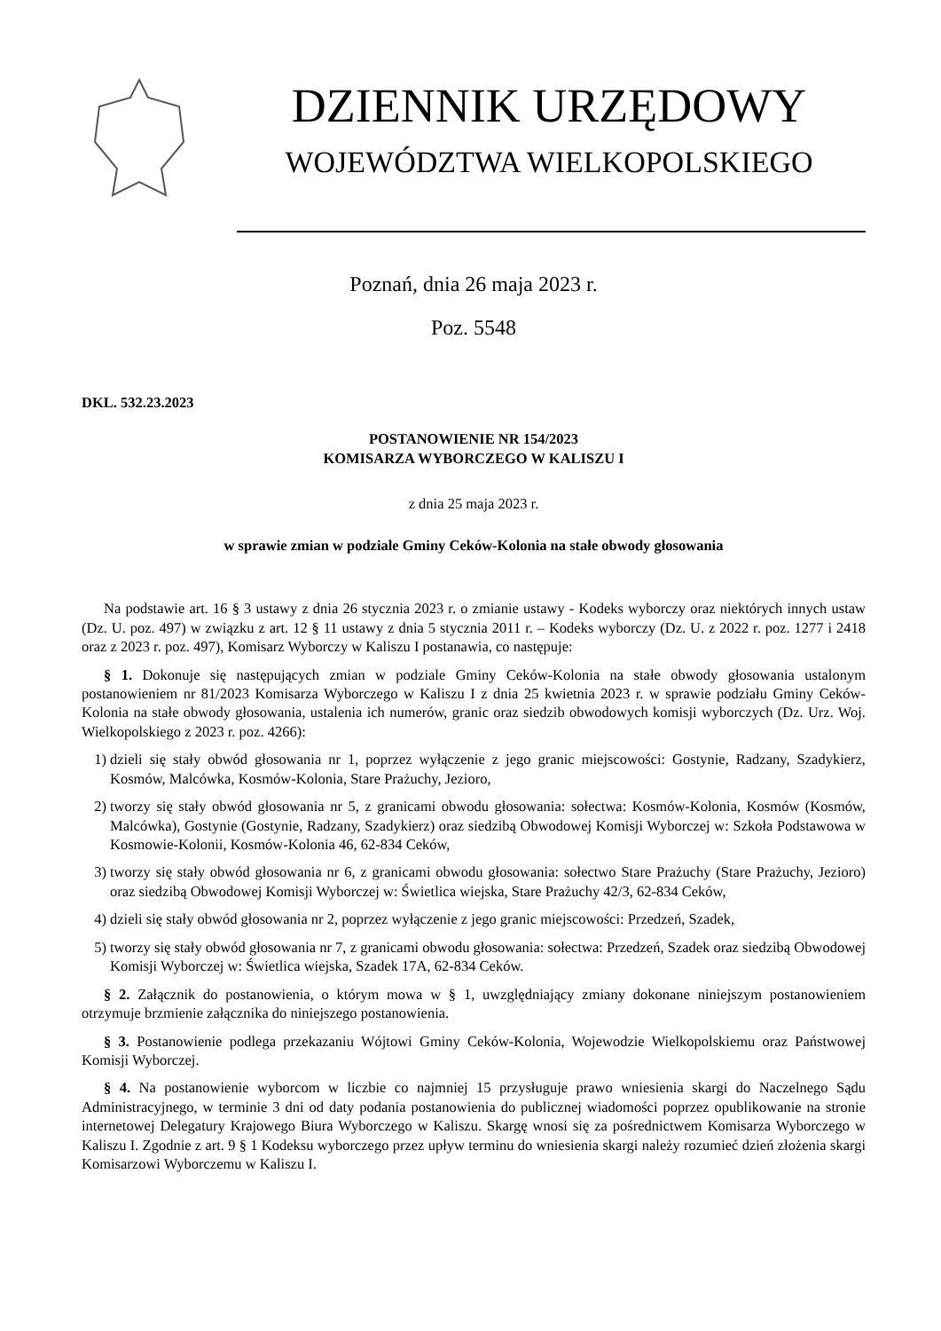DZIENNIK URZĘDOWY
WOJEWÓDZTWA WIELKOPOLSKIEGO
Poznań, dnia 26 maja 2023 r.
Poz. 5548
DKL. 532.23.2023
POSTANOWIENIE NR 154/2023
KOMISARZA WYBORCZEGO W KALISZU I
z dnia 25 maja 2023 r.
w sprawie zmian w podziale Gminy Ceków-Kolonia na stałe obwody głosowania
Na podstawie art. 16 § 3 ustawy z dnia 26 stycznia 2023 r. o zmianie ustawy - Kodeks wyborczy oraz niektórych innych ustaw (Dz. U. poz. 497) w związku z art. 12 § 11 ustawy z dnia 5 stycznia 2011 r. – Kodeks wyborczy (Dz. U. z 2022 r. poz. 1277 i 2418 oraz z 2023 r. poz. 497), Komisarz Wyborczy w Kaliszu I postanawia, co następuje:
§ 1. Dokonuje się następujących zmian w podziale Gminy Ceków-Kolonia na stałe obwody głosowania ustalonym postanowieniem nr 81/2023 Komisarza Wyborczego w Kaliszu I z dnia 25 kwietnia 2023 r. w sprawie podziału Gminy Ceków-Kolonia na stałe obwody głosowania, ustalenia ich numerów, granic oraz siedzib obwodowych komisji wyborczych (Dz. Urz. Woj. Wielkopolskiego z 2023 r. poz. 4266):
1) dzieli się stały obwód głosowania nr 1, poprzez wyłączenie z jego granic miejscowości: Gostynie, Radzany, Szadykierz, Kosmów, Malcówka, Kosmów-Kolonia, Stare Prażuchy, Jezioro,
2) tworzy się stały obwód głosowania nr 5, z granicami obwodu głosowania: sołectwa: Kosmów-Kolonia, Kosmów (Kosmów, Malcówka), Gostynie (Gostynie, Radzany, Szadykierz) oraz siedzibą Obwodowej Komisji Wyborczej w: Szkoła Podstawowa w Kosmowie-Kolonii, Kosmów-Kolonia 46, 62-834 Ceków,
3) tworzy się stały obwód głosowania nr 6, z granicami obwodu głosowania: sołectwo Stare Prażuchy (Stare Prażuchy, Jezioro) oraz siedzibą Obwodowej Komisji Wyborczej w: Świetlica wiejska, Stare Prażuchy 42/3, 62-834 Ceków,
4) dzieli się stały obwód głosowania nr 2, poprzez wyłączenie z jego granic miejscowości: Przedzeń, Szadek,
5) tworzy się stały obwód głosowania nr 7, z granicami obwodu głosowania: sołectwa: Przedzeń, Szadek oraz siedzibą Obwodowej Komisji Wyborczej w: Świetlica wiejska, Szadek 17A, 62-834 Ceków.
§ 2. Załącznik do postanowienia, o którym mowa w § 1, uwzględniający zmiany dokonane niniejszym postanowieniem otrzymuje brzmienie załącznika do niniejszego postanowienia.
§ 3. Postanowienie podlega przekazaniu Wójtowi Gminy Ceków-Kolonia, Wojewodzie Wielkopolskiemu oraz Państwowej Komisji Wyborczej.
§ 4. Na postanowienie wyborcom w liczbie co najmniej 15 przysługuje prawo wniesienia skargi do Naczelnego Sądu Administracyjnego, w terminie 3 dni od daty podania postanowienia do publicznej wiadomości poprzez opublikowanie na stronie internetowej Delegatury Krajowego Biura Wyborczego w Kaliszu. Skargę wnosi się za pośrednictwem Komisarza Wyborczego w Kaliszu I. Zgodnie z art. 9 § 1 Kodeksu wyborczego przez upływ terminu do wniesienia skargi należy rozumieć dzień złożenia skargi Komisarzowi Wyborczemu w Kaliszu I.